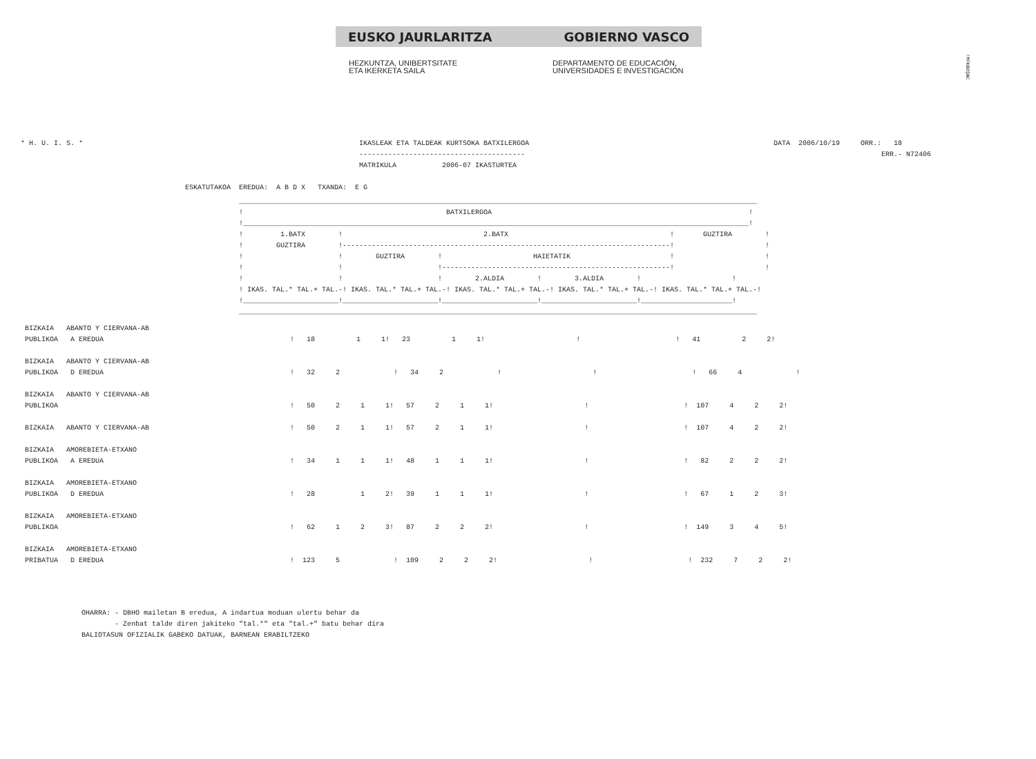!MFKBOŞNC
EUSKO JAURLARITZA GOBIERNO VASCO
HEZKUNTZA, UNIBERTSITATE
ETA IKERKETA SAILA
DEPARTAMENTO DE EDUCACIÓN,
UNIVERSIDADES E INVESTIGACIÓN
* H. U. I. S. *
IKASLEAK ETA TALDEAK KURTSOKA BATXILERGOA
----------------------------------------
MATRIKULA           2006-07 IKASTURTEA
DATA  2006/10/19     ORR.:   18
                          ERR.- N72406
ESKATUTAKOA  EREDUA:  A B D X   TXANDA:  E G
_____________________________________________________________________________________________________________________________
!                                                 BATXILERGOA                                                              !
!__________________________________________________________________________________________________________________________!
!         1.BATX        !                                  2.BATX                                       !       GUZTIRA        !
!        GUZTIRA        !-------------------------------------------------------------------------------!                      !
!                       !        GUZTIRA        !                      HAIETATIK                        !                      !
!                       !                       !-------------------------------------------------------!                      !
!                       !                       !        2.ALDIA        !        3.ALDIA        !                      !
! IKAS. TAL.* TAL.+ TAL.-! IKAS. TAL.* TAL.+ TAL.-! IKAS. TAL.* TAL.+ TAL.-! IKAS. TAL.* TAL.+ TAL.-! IKAS. TAL.* TAL.+ TAL.-!
!_______________________!_______________________!_______________________!_______________________!______________________!
_____________________________________________________________________________________________________________________________
BIZKAIA   ABANTO Y CIERVANA-AB
PUBLIKOA   A EREDUA                                             !   18          1     1!   23          1     1!                      !                       !   41          2     2!

BIZKAIA   ABANTO Y CIERVANA-AB
PUBLIKOA   D EREDUA                                             !   32     2             !   34     2             !                      !                       !   66     4             !

BIZKAIA   ABANTO Y CIERVANA-AB
PUBLIKOA                                                        !   50     2     1     1!   57     2     1     1!                      !                       !  107     4     2     2!

BIZKAIA   ABANTO Y CIERVANA-AB                                  !   50     2     1     1!   57     2     1     1!                      !                       !  107     4     2     2!

BIZKAIA   AMOREBIETA-ETXANO
PUBLIKOA   A EREDUA                                             !   34     1     1     1!   48     1     1     1!                      !                       !   82     2     2     2!

BIZKAIA   AMOREBIETA-ETXANO
PUBLIKOA   D EREDUA                                             !   28           1     2!   39     1     1     1!                      !                       !   67     1     2     3!

BIZKAIA   AMOREBIETA-ETXANO
PUBLIKOA                                                        !   62     1     2     3!   87     2     2     2!                      !                       !  149     3     4     5!

BIZKAIA   AMOREBIETA-ETXANO
PRIBATUA   D EREDUA                                             !  123     5             !  109     2     2     2!                      !                       !  232     7     2     2!
OHARRA: - DBHO mailetan B eredua, A indartua moduan ulertu behar da
        - Zenbat talde diren jakiteko "tal.*" eta "tal.+" batu behar dira
BALIOTASUN OFIZIALIK GABEKO DATUAK, BARNEAN ERABILTZEKO